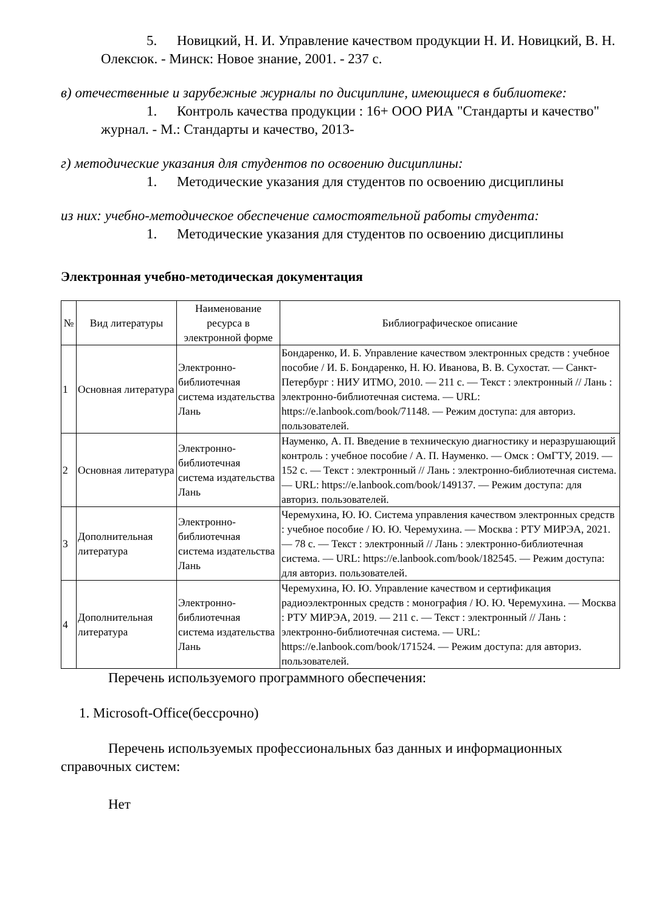5. Новицкий, Н. И. Управление качеством продукции Н. И. Новицкий, В. Н. Олексюк. - Минск: Новое знание, 2001. - 237 с.
в) отечественные и зарубежные журналы по дисциплине, имеющиеся в библиотеке:
1. Контроль качества продукции : 16+ ООО РИА "Стандарты и качество" журнал. - М.: Стандарты и качество, 2013-
г) методические указания для студентов по освоению дисциплины:
1. Методические указания для студентов по освоению дисциплины
из них: учебно-методическое обеспечение самостоятельной работы студента:
1. Методические указания для студентов по освоению дисциплины
Электронная учебно-методическая документация
| № | Вид литературы | Наименование ресурса в электронной форме | Библиографическое описание |
| --- | --- | --- | --- |
| 1 | Основная литература | Электронно-библиотечная система издательства Лань | Бондаренко, И. Б. Управление качеством электронных средств : учебное пособие / И. Б. Бондаренко, Н. Ю. Иванова, В. В. Сухостат. — Санкт-Петербург : НИУ ИТМО, 2010. — 211 с. — Текст : электронный // Лань : электронно-библиотечная система. — URL: https://e.lanbook.com/book/71148. — Режим доступа: для авториз. пользователей. |
| 2 | Основная литература | Электронно-библиотечная система издательства Лань | Науменко, А. П. Введение в техническую диагностику и неразрушающий контроль : учебное пособие / А. П. Науменко. — Омск : ОмГТУ, 2019. — 152 с. — Текст : электронный // Лань : электронно-библиотечная система. — URL: https://e.lanbook.com/book/149137. — Режим доступа: для авториз. пользователей. |
| 3 | Дополнительная литература | Электронно-библиотечная система издательства Лань | Черемухина, Ю. Ю. Система управления качеством электронных средств : учебное пособие / Ю. Ю. Черемухина. — Москва : РТУ МИРЭА, 2021. — 78 с. — Текст : электронный // Лань : электронно-библиотечная система. — URL: https://e.lanbook.com/book/182545. — Режим доступа: для авториз. пользователей. |
| 4 | Дополнительная литература | Электронно-библиотечная система издательства Лань | Черемухина, Ю. Ю. Управление качеством и сертификация радиоэлектронных средств : монография / Ю. Ю. Черемухина. — Москва : РТУ МИРЭА, 2019. — 211 с. — Текст : электронный // Лань : электронно-библиотечная система. — URL: https://e.lanbook.com/book/171524. — Режим доступа: для авториз. пользователей. |
Перечень используемого программного обеспечения:
1. Microsoft-Office(бессрочно)
Перечень используемых профессиональных баз данных и информационных справочных систем:
Нет